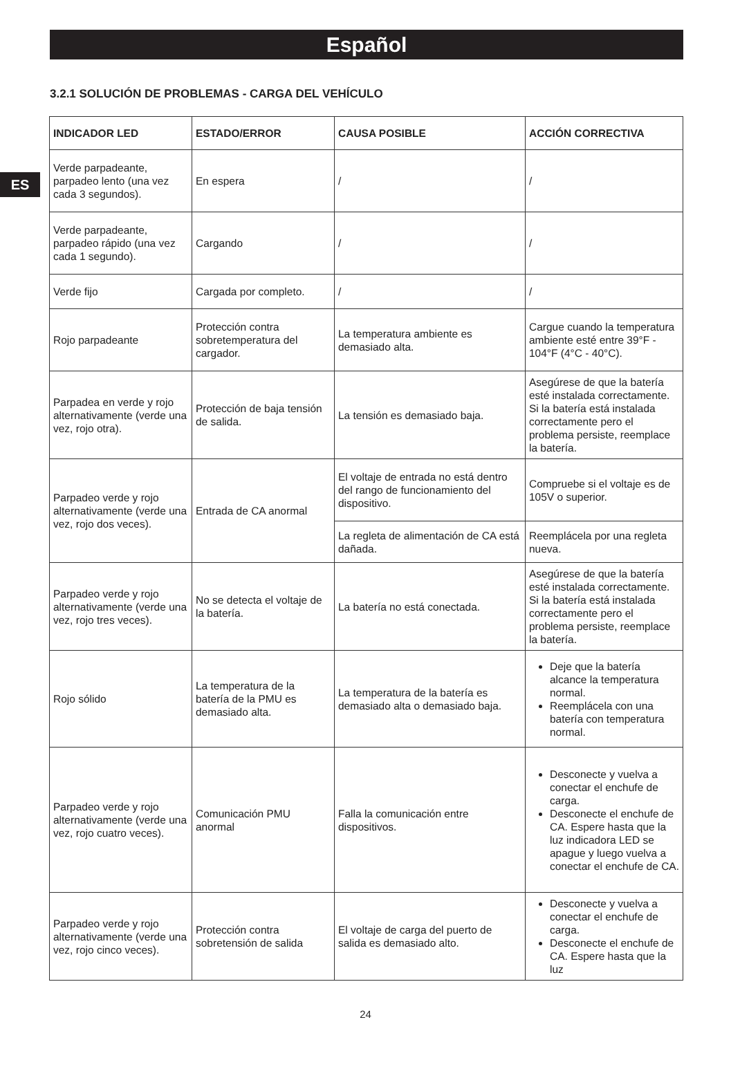Español
ES
3.2.1 SOLUCIÓN DE PROBLEMAS - CARGA DEL VEHÍCULO
| INDICADOR LED | ESTADO/ERROR | CAUSA POSIBLE | ACCIÓN CORRECTIVA |
| --- | --- | --- | --- |
| Verde parpadeante, parpadeo lento (una vez cada 3 segundos). | En espera | / | / |
| Verde parpadeante, parpadeo rápido (una vez cada 1 segundo). | Cargando | / | / |
| Verde fijo | Cargada por completo. | / | / |
| Rojo parpadeante | Protección contra sobretemperatura del cargador. | La temperatura ambiente es demasiado alta. | Cargue cuando la temperatura ambiente esté entre 39°F - 104°F (4°C - 40°C). |
| Parpadea en verde y rojo alternativamente (verde una vez, rojo otra). | Protección de baja tensión de salida. | La tensión es demasiado baja. | Asegúrese de que la batería esté instalada correctamente. Si la batería está instalada correctamente pero el problema persiste, reemplace la batería. |
| Parpadeo verde y rojo alternativamente (verde una vez, rojo dos veces). | Entrada de CA anormal | El voltaje de entrada no está dentro del rango de funcionamiento del dispositivo. | Compruebe si el voltaje es de 105V o superior. |
| | | La regleta de alimentación de CA está dañada. | Reemplácela por una regleta nueva. |
| Parpadeo verde y rojo alternativamente (verde una vez, rojo tres veces). | No se detecta el voltaje de la batería. | La batería no está conectada. | Asegúrese de que la batería esté instalada correctamente. Si la batería está instalada correctamente pero el problema persiste, reemplace la batería. |
| Rojo sólido | La temperatura de la batería de la PMU es demasiado alta. | La temperatura de la batería es demasiado alta o demasiado baja. | Deje que la batería alcance la temperatura normal. Reemplácela con una batería con temperatura normal. |
| Parpadeo verde y rojo alternativamente (verde una vez, rojo cuatro veces). | Comunicación PMU anormal | Falla la comunicación entre dispositivos. | Desconecte y vuelva a conectar el enchufe de carga. Desconecte el enchufe de CA. Espere hasta que la luz indicadora LED se apague y luego vuelva a conectar el enchufe de CA. |
| Parpadeo verde y rojo alternativamente (verde una vez, rojo cinco veces). | Protección contra sobretensión de salida | El voltaje de carga del puerto de salida es demasiado alto. | Desconecte y vuelva a conectar el enchufe de carga. Desconecte el enchufe de CA. Espere hasta que la luz |
24